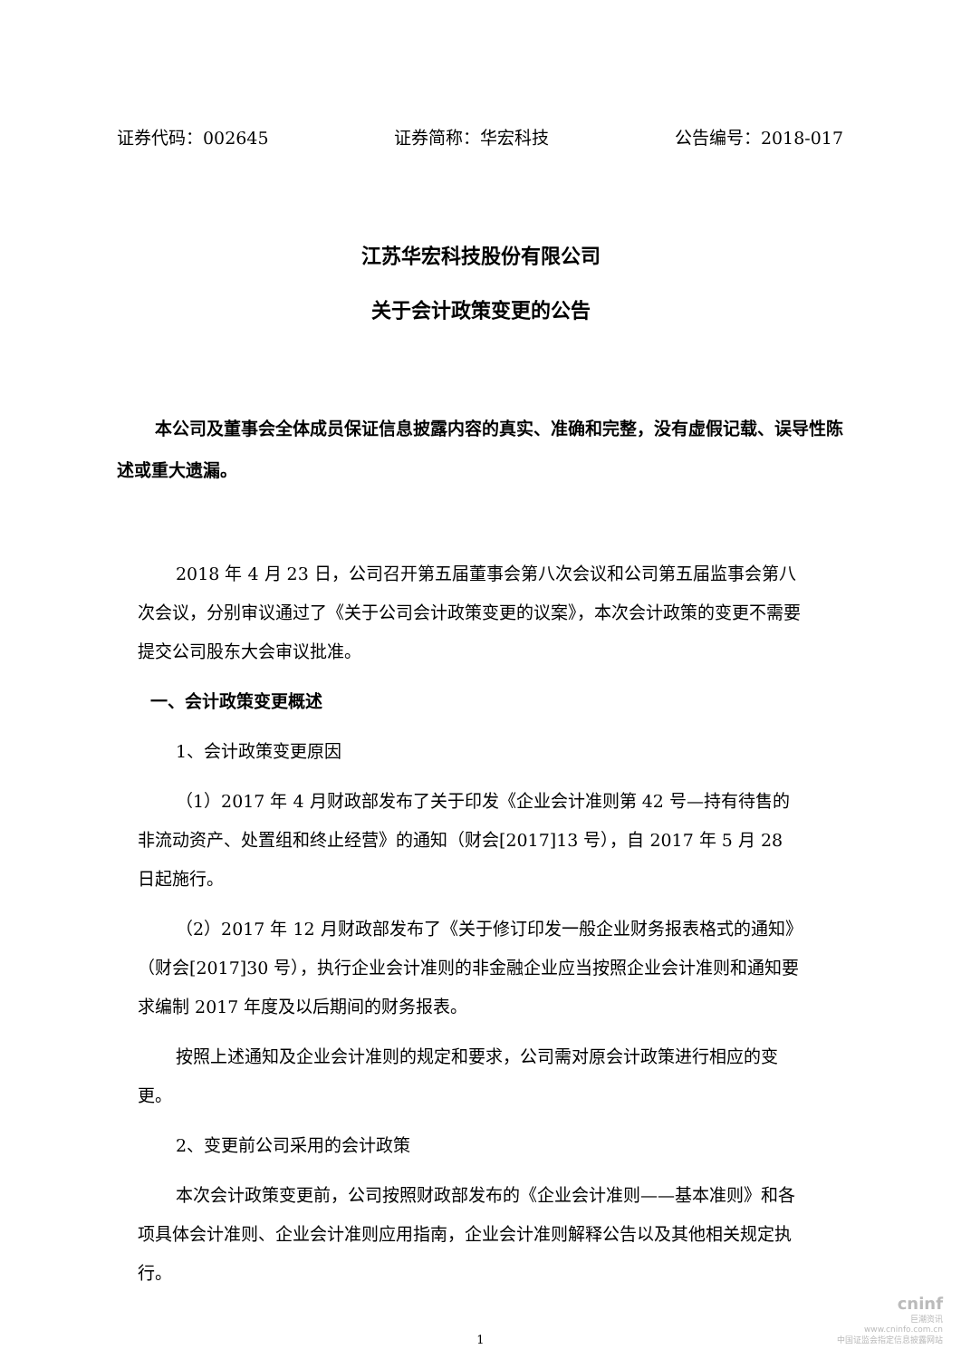证券代码：002645 证券简称：华宏科技 公告编号：2018-017
江苏华宏科技股份有限公司
关于会计政策变更的公告
本公司及董事会全体成员保证信息披露内容的真实、准确和完整，没有虚假记载、误导性陈述或重大遗漏。
2018 年 4 月 23 日，公司召开第五届董事会第八次会议和公司第五届监事会第八次会议，分别审议通过了《关于公司会计政策变更的议案》，本次会计政策的变更不需要提交公司股东大会审议批准。
一、会计政策变更概述
1、会计政策变更原因
（1）2017 年 4 月财政部发布了关于印发《企业会计准则第 42 号—持有待售的 非流动资产、处置组和终止经营》的通知（财会[2017]13 号），自 2017 年 5 月 28 日起施行。
（2）2017 年 12 月财政部发布了《关于修订印发一般企业财务报表格式的通知》（财会[2017]30 号），执行企业会计准则的非金融企业应当按照企业会计准则和通知要求编制 2017 年度及以后期间的财务报表。
按照上述通知及企业会计准则的规定和要求，公司需对原会计政策进行相应的变更。
2、变更前公司采用的会计政策
本次会计政策变更前，公司按照财政部发布的《企业会计准则——基本准则》和各项具体会计准则、企业会计准则应用指南，企业会计准则解释公告以及其他相关规定执行。
1
cninf
巨潮资讯
www.cninfo.com.cn
中国证监会指定信息披露网站